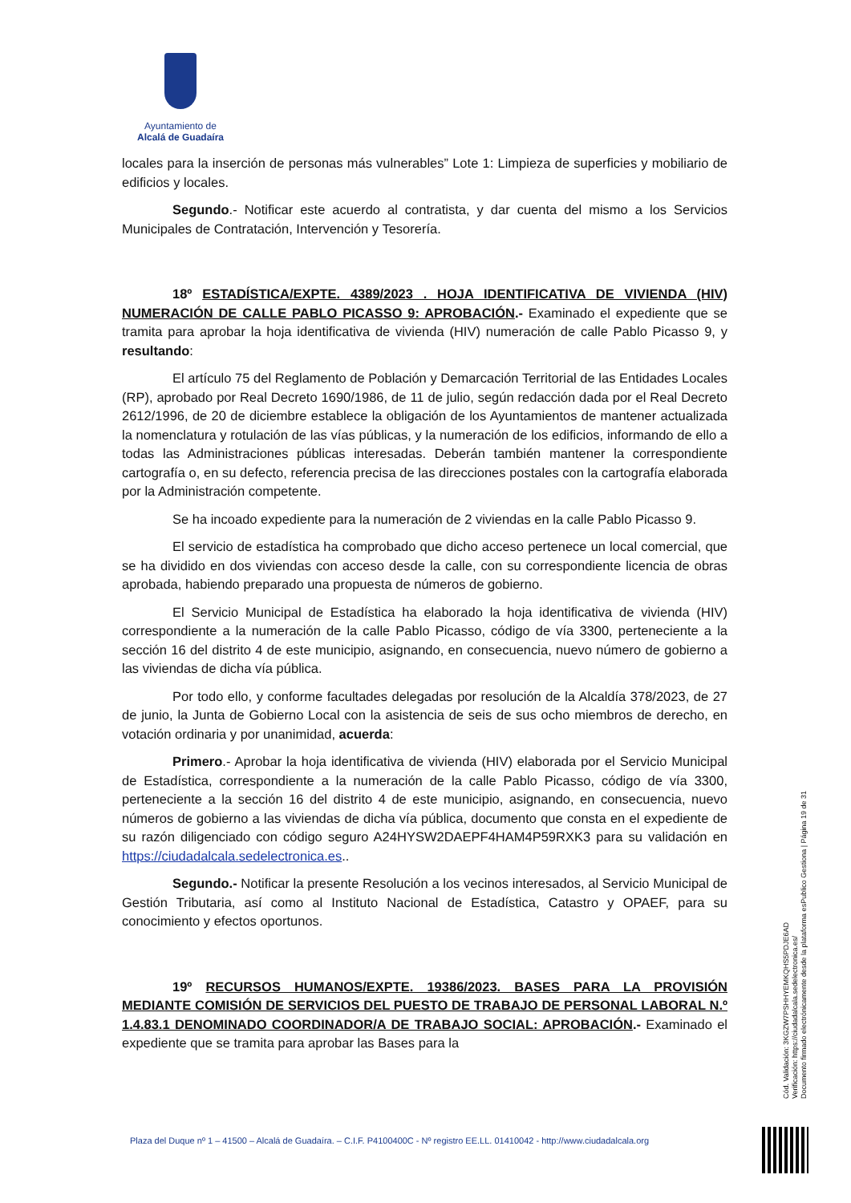Ayuntamiento de
Alcalá de Guadaíra
locales para la inserción de personas más vulnerables” Lote 1: Limpieza de superficies y mobiliario de edificios y locales.
Segundo.- Notificar este acuerdo al contratista, y dar cuenta del mismo a los Servicios Municipales de Contratación, Intervención y Tesorería.
18º ESTADÍSTICA/EXPTE. 4389/2023 . HOJA IDENTIFICATIVA DE VIVIENDA (HIV) NUMERACIÓN DE CALLE PABLO PICASSO 9: APROBACIÓN.- Examinado el expediente que se tramita para aprobar la hoja identificativa de vivienda (HIV) numeración de calle Pablo Picasso 9, y resultando:
El artículo 75 del Reglamento de Población y Demarcación Territorial de las Entidades Locales (RP), aprobado por Real Decreto 1690/1986, de 11 de julio, según redacción dada por el Real Decreto 2612/1996, de 20 de diciembre establece la obligación de los Ayuntamientos de mantener actualizada la nomenclatura y rotulación de las vías públicas, y la numeración de los edificios, informando de ello a todas las Administraciones públicas interesadas. Deberán también mantener la correspondiente cartografía o, en su defecto, referencia precisa de las direcciones postales con la cartografía elaborada por la Administración competente.
Se ha incoado expediente para la numeración de 2 viviendas en la calle Pablo Picasso 9.
El servicio de estadística ha comprobado que dicho acceso pertenece un local comercial, que se ha dividido en dos viviendas con acceso desde la calle, con su correspondiente licencia de obras aprobada, habiendo preparado una propuesta de números de gobierno.
El Servicio Municipal de Estadística ha elaborado la hoja identificativa de vivienda (HIV) correspondiente a la numeración de la calle Pablo Picasso, código de vía 3300, perteneciente a la sección 16 del distrito 4 de este municipio, asignando, en consecuencia, nuevo número de gobierno a las viviendas de dicha vía pública.
Por todo ello, y conforme facultades delegadas por resolución de la Alcaldía 378/2023, de 27 de junio, la Junta de Gobierno Local con la asistencia de seis de sus ocho miembros de derecho, en votación ordinaria y por unanimidad, acuerda:
Primero.- Aprobar la hoja identificativa de vivienda (HIV) elaborada por el Servicio Municipal de Estadística, correspondiente a la numeración de la calle Pablo Picasso, código de vía 3300, perteneciente a la sección 16 del distrito 4 de este municipio, asignando, en consecuencia, nuevo números de gobierno a las viviendas de dicha vía pública, documento que consta en el expediente de su razón diligenciado con código seguro A24HYSW2DAEPF4HAM4P59RXK3 para su validación en https://ciudadalcala.sedelectronica.es..
Segundo.- Notificar la presente Resolución a los vecinos interesados, al Servicio Municipal de Gestión Tributaria, así como al Instituto Nacional de Estadística, Catastro y OPAEF, para su conocimiento y efectos oportunos.
19º RECURSOS HUMANOS/EXPTE. 19386/2023. BASES PARA LA PROVISIÓN MEDIANTE COMISIÓN DE SERVICIOS DEL PUESTO DE TRABAJO DE PERSONAL LABORAL N.º 1.4.83.1 DENOMINADO COORDINADOR/A DE TRABAJO SOCIAL: APROBACIÓN.- Examinado el expediente que se tramita para aprobar las Bases para la
Cód. Validación: 3KGZW7PSHHYEMKQHS5PDJE6AD
Verificación: https://ciudadalcala.sedelectronica.es/
Documento firmado electrónicamente desde la plataforma esPublico Gestiona | Página 19 de 31
Plaza del Duque nº 1 – 41500 – Alcalá de Guadaíra. – C.I.F. P4100400C - Nº registro EE.LL. 01410042 - http://www.ciudadalcala.org